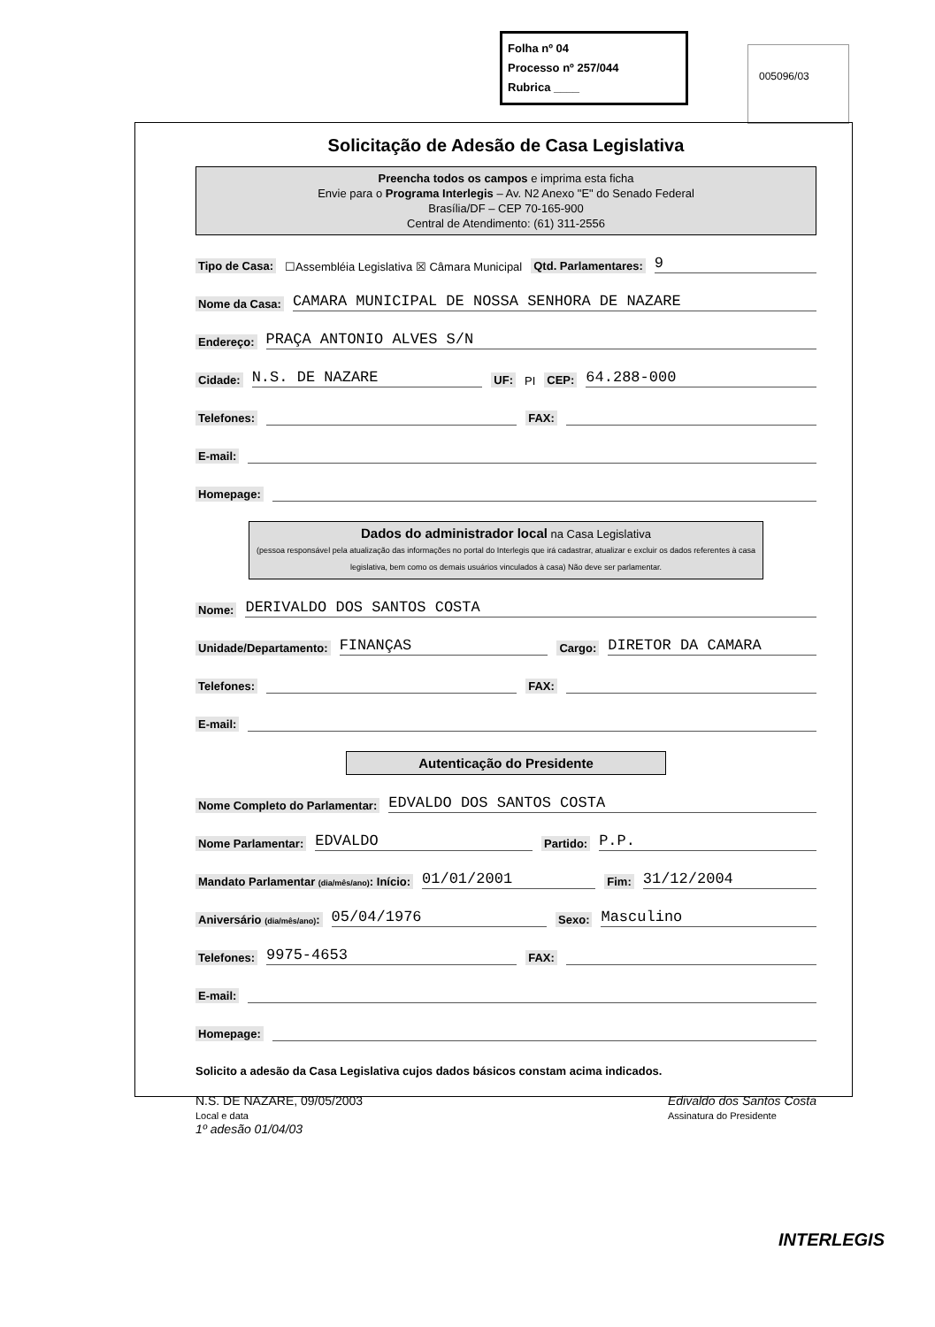Folha nº 04
Processo nº 257/044
Rubrica ____
005096/03
Solicitação de Adesão de Casa Legislativa
Preencha todos os campos e imprima esta ficha
Envie para o Programa Interlegis – Av. N2 Anexo "E" do Senado Federal
Brasília/DF – CEP 70-165-900
Central de Atendimento: (61) 311-2556
Tipo de Casa: ☐Assembléia Legislativa ☒ Câmara Municipal Qtd. Parlamentares: 9
Nome da Casa: CAMARA MUNICIPAL DE NOSSA SENHORA DE NAZARE
Endereço: PRAÇA ANTONIO ALVES S/N
Cidade: N.S. DE NAZARE UF: PI CEP: 64.288-000
Telefones: FAX:
E-mail:
Homepage:
Dados do administrador local na Casa Legislativa
(pessoa responsável pela atualização das informações no portal do Interlegis que irá cadastrar, atualizar e excluir os dados referentes à casa legislativa, bem como os demais usuários vinculados à casa) Não deve ser parlamentar.
Nome: DERIVALDO DOS SANTOS COSTA
Unidade/Departamento: FINANÇAS Cargo: DIRETOR DA CAMARA
Telefones: FAX:
E-mail:
Autenticação do Presidente
Nome Completo do Parlamentar: EDVALDO DOS SANTOS COSTA
Nome Parlamentar: EDVALDO Partido: P.P.
Mandato Parlamentar (dia/mês/ano): Início: 01/01/2001 Fim: 31/12/2004
Aniversário (dia/mês/ano): 05/04/1976 Sexo: Masculino
Telefones: 9975-4653 FAX:
E-mail:
Homepage:
Solicito a adesão da Casa Legislativa cujos dados básicos constam acima indicados.
N.S. DE NAZARE, 09/05/2003
Local e data
1º adesão 01/04/03
Edivaldo dos Santos Costa
Assinatura do Presidente
INTERLEGIS